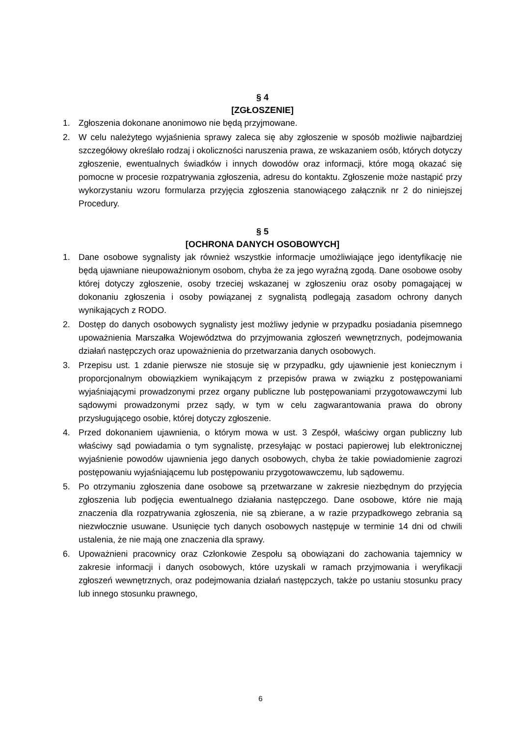§ 4
[ZGŁOSZENIE]
1. Zgłoszenia dokonane anonimowo nie będą przyjmowane.
2. W celu należytego wyjaśnienia sprawy zaleca się aby zgłoszenie w sposób możliwie najbardziej szczegółowy określało rodzaj i okoliczności naruszenia prawa, ze wskazaniem osób, których dotyczy zgłoszenie, ewentualnych świadków i innych dowodów oraz informacji, które mogą okazać się pomocne w procesie rozpatrywania zgłoszenia, adresu do kontaktu. Zgłoszenie może nastąpić przy wykorzystaniu wzoru formularza przyjęcia zgłoszenia stanowiącego załącznik nr 2 do niniejszej Procedury.
§ 5
[OCHRONA DANYCH OSOBOWYCH]
1. Dane osobowe sygnalisty jak również wszystkie informacje umożliwiające jego identyfikację nie będą ujawniane nieupoważnionym osobom, chyba że za jego wyraźną zgodą. Dane osobowe osoby której dotyczy zgłoszenie, osoby trzeciej wskazanej w zgłoszeniu oraz osoby pomagającej w dokonaniu zgłoszenia i osoby powiązanej z sygnalistą podlegają zasadom ochrony danych wynikających z RODO.
2. Dostęp do danych osobowych sygnalisty jest możliwy jedynie w przypadku posiadania pisemnego upoważnienia Marszałka Województwa do przyjmowania zgłoszeń wewnętrznych, podejmowania działań następczych oraz upoważnienia do przetwarzania danych osobowych.
3. Przepisu ust. 1 zdanie pierwsze nie stosuje się w przypadku, gdy ujawnienie jest koniecznym i proporcjonalnym obowiązkiem wynikającym z przepisów prawa w związku z postępowaniami wyjaśniającymi prowadzonymi przez organy publiczne lub postępowaniami przygotowawczymi lub sądowymi prowadzonymi przez sądy, w tym w celu zagwarantowania prawa do obrony przysługującego osobie, której dotyczy zgłoszenie.
4. Przed dokonaniem ujawnienia, o którym mowa w ust. 3 Zespół, właściwy organ publiczny lub właściwy sąd powiadamia o tym sygnalistę, przesyłając w postaci papierowej lub elektronicznej wyjaśnienie powodów ujawnienia jego danych osobowych, chyba że takie powiadomienie zagrozi postępowaniu wyjaśniającemu lub postępowaniu przygotowawczemu, lub sądowemu.
5. Po otrzymaniu zgłoszenia dane osobowe są przetwarzane w zakresie niezbędnym do przyjęcia zgłoszenia lub podjęcia ewentualnego działania następczego. Dane osobowe, które nie mają znaczenia dla rozpatrywania zgłoszenia, nie są zbierane, a w razie przypadkowego zebrania są niezwłocznie usuwane. Usunięcie tych danych osobowych następuje w terminie 14 dni od chwili ustalenia, że nie mają one znaczenia dla sprawy.
6. Upoważnieni pracownicy oraz Członkowie Zespołu są obowiązani do zachowania tajemnicy w zakresie informacji i danych osobowych, które uzyskali w ramach przyjmowania i weryfikacji zgłoszeń wewnętrznych, oraz podejmowania działań następczych, także po ustaniu stosunku pracy lub innego stosunku prawnego,
6